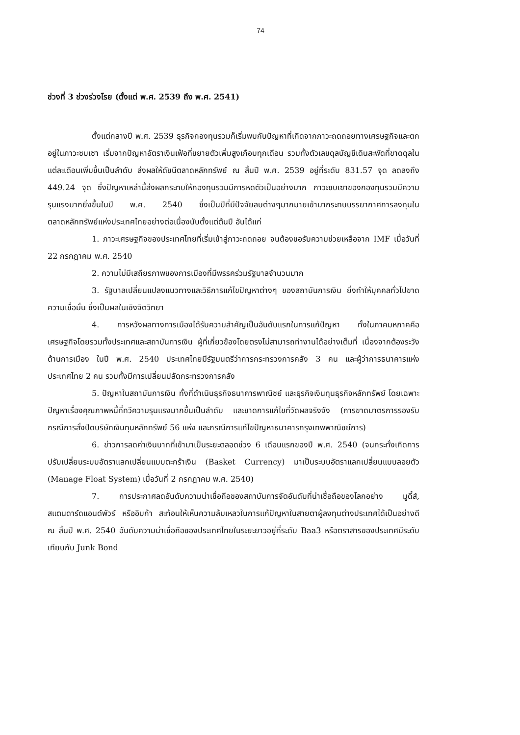74
ช่วงที่ 3 ช่วงร่วงโรย (ตั้งแต่ พ.ศ. 2539 ถึง พ.ศ. 2541)
ตั้งแต่กลางปี พ.ศ. 2539 ธุรกิจกองทุนรวมก็เริ่มพบกับปัญหาที่เกิดจากภาวะถดถอยทางเศรษฐกิจและตกอยู่ในภาวะซบเซา เริ่มจากปัญหาอัตราเงินเฟ้อที่ขยายตัวเพิ่มสูงเกือบทุกเดือน รวมทั้งตัวเลขดุลบัญชีเดินสะพัดที่ขาดดุลในแต่ละเดือนเพิ่มขึ้นเป็นลำดับ ส่งผลให้ดัชนีตลาดหลักทรัพย์ ณ สิ้นปี พ.ศ. 2539 อยู่ที่ระดับ 831.57 จุด ลดลงถึง 449.24 จุด ซึ่งปัญหาเหล่านี้ส่งผลกระทบให้กองทุนรวมมีการหดตัวเป็นอย่างมาก ภาวะซบเซาของกองทุนรวมมีความรุนแรงมากยิ่งขึ้นในปี พ.ศ. 2540 ซึ่งเป็นปีที่มีปัจจัยลบต่างๆมากมายเข้ามากระทบบรรยากาศการลงทุนในตลาดหลักทรัพย์แห่งประเทศไทยอย่างต่อเนื่องนับตั้งแต่ต้นปี อันได้แก่
1. ภาวะเศรษฐกิจของประเทศไทยที่เริ่มเข้าสู่ภาวะถดถอย จนต้องขอรับความช่วยเหลือจาก IMF เมื่อวันที่ 22 กรกฎาคม พ.ศ. 2540
2. ความไม่มีเสถียรภาพของการเมืองที่มีพรรคร่วมรัฐบาลจำนวนมาก
3. รัฐบาลเปลี่ยนแปลงแนวทางและวิธีการแก้ไขปัญหาต่างๆ ของสถาบันการเงิน ยิ่งทำให้บุคคลทั่วไปขาดความเชื่อมั่น ซึ่งเป็นผลในเชิงจิตวิทยา
4. การหวังผลทางการเมืองได้รับความสำคัญเป็นอันดับแรกในการแก้ปัญหา ทั้งในภาคมหภาคคือ เศรษฐกิจโดยรวมทั้งประเทศและสถาบันการเงิน ผู้ที่เกี่ยวข้องโดยตรงไม่สามารถทำงานได้อย่างเต็มที่ เนื่องจากต้องระวังด้านการเมือง ในปี พ.ศ. 2540 ประเทศไทยมีรัฐมนตรีว่าการกระทรวงการคลัง 3 คน และผู้ว่าการธนาคารแห่งประเทศไทย 2 คน รวมทั้งมีการเปลี่ยนปลัดกระทรวงการคลัง
5. ปัญหาในสถาบันการเงิน ทั้งที่ดำเนินธุรกิจธนาคารพาณิชย์ และธุรกิจเงินทุนธุรกิจหลักทรัพย์ โดยเฉพาะปัญหาเรื่องคุณภาพหนี้ที่ทวีความรุนแรงมากขึ้นเป็นลำดับ และขาดการแก้ไขที่วัดผลจริงจัง (การขาดมาตรการรองรับกรณีการสั่งปิดบริษัทเงินทุนหลักทรัพย์ 56 แห่ง และกรณีการแก้ไขปัญหาธนาคารกรุงเทพพาณิชย์การ)
6. ข่าวการลดค่าเงินบาทที่เข้ามาเป็นระยะตลอดช่วง 6 เดือนแรกของปี พ.ศ. 2540 (จนกระทั่งเกิดการปรับเปลี่ยนระบบอัตราแลกเปลี่ยนแบบตะกร้าเงิน (Basket Currency) มาเป็นระบบอัตราแลกเปลี่ยนแบบลอยตัว (Manage Float System) เมื่อวันที่ 2 กรกฎาคม พ.ศ. 2540)
7. การประกาศลดอันดับความน่าเชื่อถือของสถาบันการจัดอันดับที่น่าเชื่อถือของโลกอย่าง มูดี้ส์, สแตนดาร์ดแอนด์พัวร์ หรืออิบก้า สะท้อนให้เห็นความล้มเหลวในการแก้ปัญหาในสายตาผู้ลงทุนต่างประเทศได้เป็นอย่างดี ณ สิ้นปี พ.ศ. 2540 อันดับความน่าเชื่อถือของประเทศไทยในระยะยาวอยู่ที่ระดับ Baa3 หรือตราสารของประเทศมีระดับเทียบกับ Junk Bond